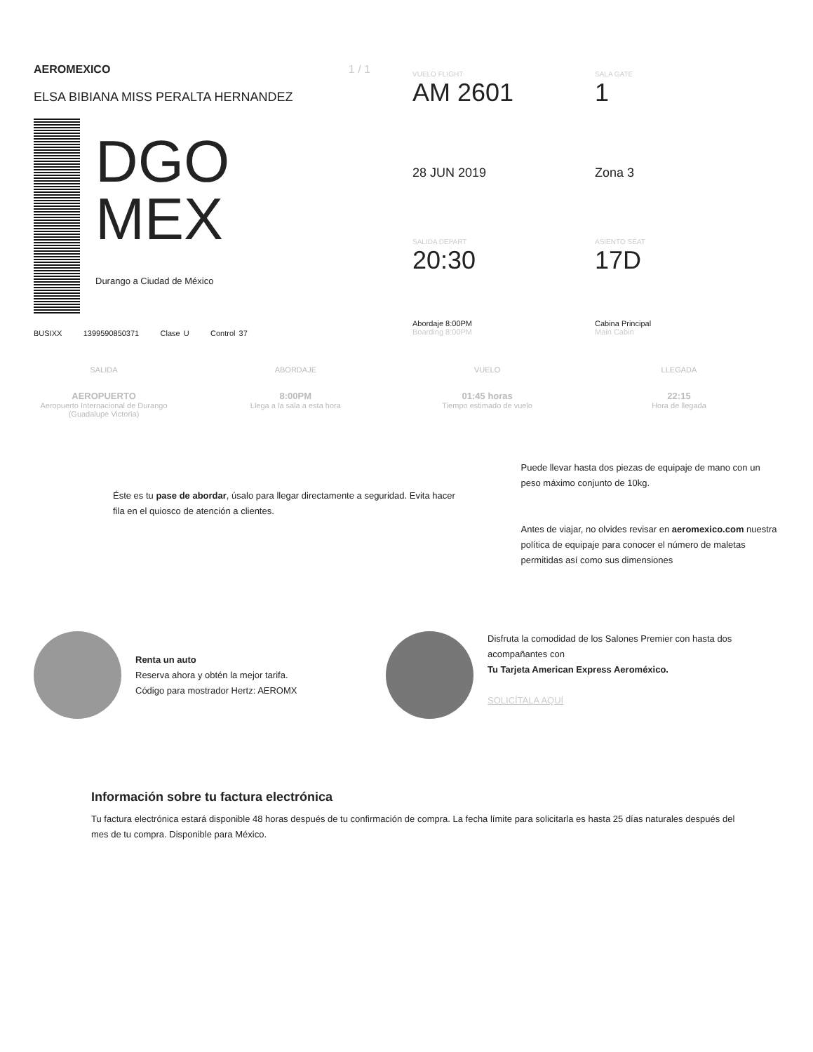AEROMEXICO 1 / 1
ELSA BIBIANA MISS PERALTA HERNANDEZ
DGO
MEX
Durango a Ciudad de México
BUSIXX 1399590850371 Clase U Control 37
VUELO FLIGHT
AM 2601
SALA GATE
1
28 JUN 2019
Zona 3
SALIDA DEPART
20:30
ASIENTO SEAT
17D
Abordaje 8:00PM
Boarding 8:00PM
Cabina Principal
Main Cabin
SALIDA
AEROPUERTO
Aeropuerto Internacional de Durango (Guadalupe Victoria)
ABORDAJE
8:00PM
Llega a la sala a esta hora
VUELO
01:45 horas
Tiempo estimado de vuelo
LLEGADA
22:15
Hora de llegada
Éste es tu pase de abordar, úsalo para llegar directamente a seguridad. Evita hacer fila en el quiosco de atención a clientes.
Puede llevar hasta dos piezas de equipaje de mano con un peso máximo conjunto de 10kg.
Antes de viajar, no olvides revisar en aeromexico.com nuestra política de equipaje para conocer el número de maletas permitidas así como sus dimensiones
Renta un auto
Reserva ahora y obtén la mejor tarifa.
Código para mostrador Hertz: AEROMX
Disfruta la comodidad de los Salones Premier con hasta dos acompañantes con
Tu Tarjeta American Express Aeroméxico.
SOLICÍTALA AQUÍ
Información sobre tu factura electrónica
Tu factura electrónica estará disponible 48 horas después de tu confirmación de compra. La fecha límite para solicitarla es hasta 25 días naturales después del mes de tu compra. Disponible para México.